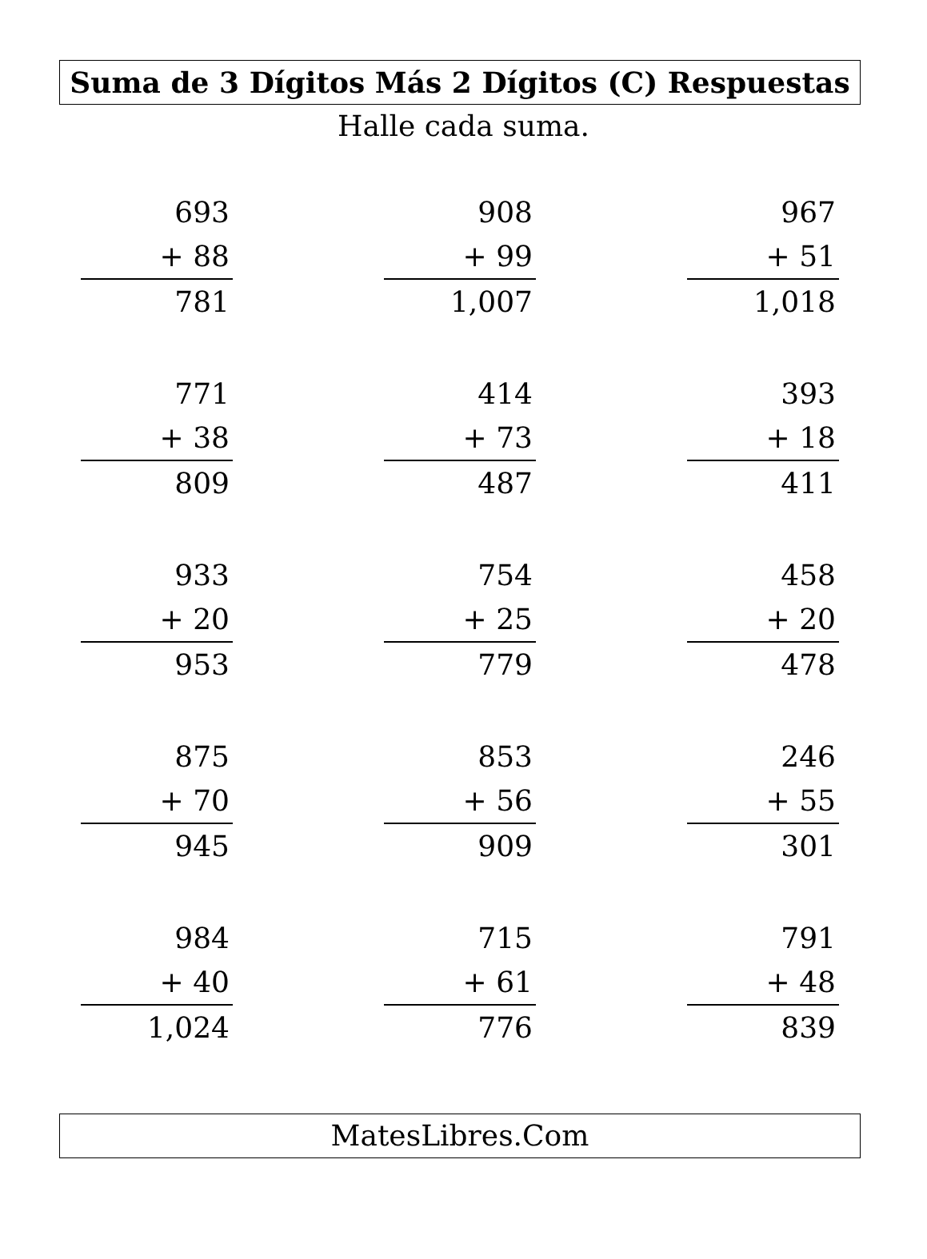Suma de 3 Dígitos Más 2 Dígitos (C) Respuestas
Halle cada suma.
693
+ 88
781
908
+ 99
1,007
967
+ 51
1,018
771
+ 38
809
414
+ 73
487
393
+ 18
411
933
+ 20
953
754
+ 25
779
458
+ 20
478
875
+ 70
945
853
+ 56
909
246
+ 55
301
984
+ 40
1,024
715
+ 61
776
791
+ 48
839
MatesLibres.Com